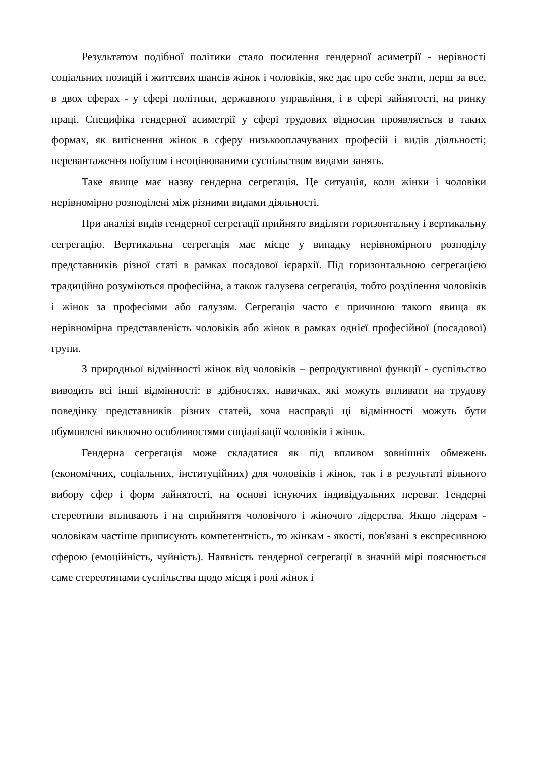Результатом подібної політики стало посилення гендерної асиметрії - нерівності соціальних позицій і життєвих шансів жінок і чоловіків, яке дає про себе знати, перш за все, в двох сферах - у сфері політики, державного управління, і в сфері зайнятості, на ринку праці. Специфіка гендерної асиметрії у сфері трудових відносин проявляється в таких формах, як витіснення жінок в сферу низькооплачуваних професій і видів діяльності; перевантаження побутом і неоцінюваними суспільством видами занять.
Таке явище має назву гендерна сегрегація. Це ситуація, коли жінки і чоловіки нерівномірно розподілені між різними видами діяльності.
При аналізі видів гендерної сегрегації прийнято виділяти горизонтальну і вертикальну сегрегацію. Вертикальна сегрегація має місце у випадку нерівномірного розподілу представників різної статі в рамках посадової ієрархії. Під горизонтальною сегрегацією традиційно розуміються професійна, а також галузева сегрегація, тобто розділення чоловіків і жінок за професіями або галузям. Сегрегація часто є причиною такого явища як нерівномірна представленість чоловіків або жінок в рамках однієї професійної (посадової) групи.
З природньої відмінності жінок від чоловіків – репродуктивної функції - суспільство виводить всі інші відмінності: в здібностях, навичках, які можуть впливати на трудову поведінку представників різних статей, хоча насправді ці відмінності можуть бути обумовлені виключно особливостями соціалізації чоловіків і жінок.
Гендерна сегрегація може складатися як під впливом зовнішніх обмежень (економічних, соціальних, інституційних) для чоловіків і жінок, так і в результаті вільного вибору сфер і форм зайнятості, на основі існуючих індивідуальних переваг. Гендерні стереотипи впливають і на сприйняття чоловічого і жіночого лідерства. Якщо лідерам - чоловікам частіше приписують компетентність, то жінкам - якості, пов'язані з експресивною сферою (емоційність, чуйність). Наявність гендерної сегрегації в значній мірі пояснюється саме стереотипами суспільства щодо місця і ролі жінок і